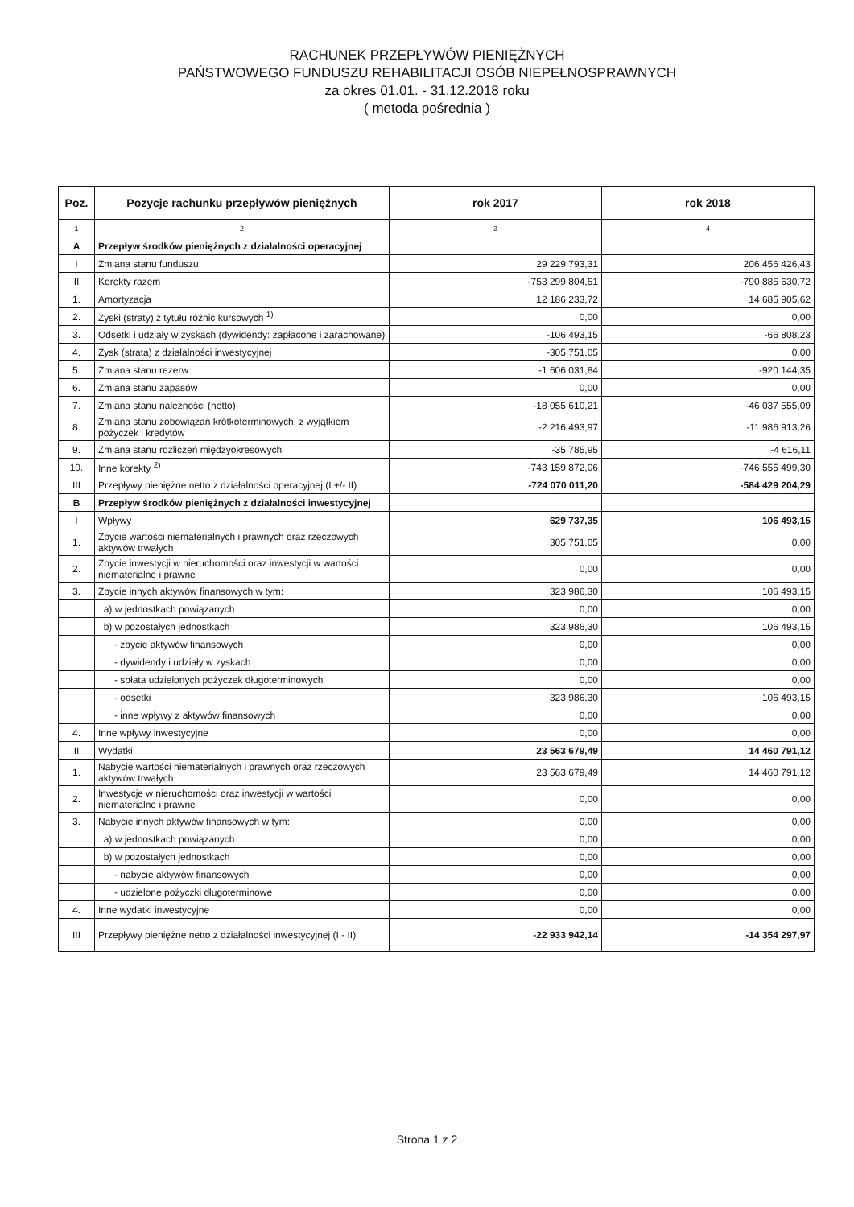RACHUNEK PRZEPŁYWÓW PIENIĘŻNYCH
PAŃSTWOWEGO FUNDUSZU REHABILITACJI OSÓB NIEPEŁNOSPRAWNYCH
za okres 01.01. - 31.12.2018 roku
( metoda pośrednia )
| Poz. | Pozycje rachunku przepływów pieniężnych | rok 2017 | rok 2018 |
| --- | --- | --- | --- |
| 1 | 2 | 3 | 4 |
| A | Przepływ środków pieniężnych z działalności operacyjnej | | |
| I | Zmiana stanu funduszu | 29 229 793,31 | 206 456 426,43 |
| II | Korekty razem | -753 299 804,51 | -790 885 630,72 |
| 1. | Amortyzacja | 12 186 233,72 | 14 685 905,62 |
| 2. | Zyski (straty) z tytułu różnic kursowych <sup>1)</sup> | 0,00 | 0,00 |
| 3. | Odsetki i udziały w zyskach (dywidendy: zapłacone i zarachowane) | -106 493,15 | -66 808,23 |
| 4. | Zysk (strata) z działalności inwestycyjnej | -305 751,05 | 0,00 |
| 5. | Zmiana stanu rezerw | -1 606 031,84 | -920 144,35 |
| 6. | Zmiana stanu zapasów | 0,00 | 0,00 |
| 7. | Zmiana stanu należności (netto) | -18 055 610,21 | -46 037 555,09 |
| 8. | Zmiana stanu zobowiązań krótkoterminowych, z wyjątkiem pożyczek i kredytów | -2 216 493,97 | -11 986 913,26 |
| 9. | Zmiana stanu rozliczeń międzyokresowych | -35 785,95 | -4 616,11 |
| 10. | Inne korekty <sup>2)</sup> | -743 159 872,06 | -746 555 499,30 |
| III | Przepływy pieniężne netto z działalności operacyjnej (I +/- II) | -724 070 011,20 | -584 429 204,29 |
| B | Przepływ środków pieniężnych z działalności inwestycyjnej | | |
| I | Wpływy | 629 737,35 | 106 493,15 |
| 1. | Zbycie wartości niematerialnych i prawnych oraz rzeczowych aktywów trwałych | 305 751,05 | 0,00 |
| 2. | Zbycie inwestycji w nieruchomości oraz inwestycji w wartości niematerialne i prawne | 0,00 | 0,00 |
| 3. | Zbycie innych aktywów finansowych w tym: | 323 986,30 | 106 493,15 |
| | a) w jednostkach powiązanych | 0,00 | 0,00 |
| | b) w pozostałych jednostkach | 323 986,30 | 106 493,15 |
| | - zbycie aktywów finansowych | 0,00 | 0,00 |
| | - dywidendy i udziały w zyskach | 0,00 | 0,00 |
| | - spłata udzielonych pożyczek długoterminowych | 0,00 | 0,00 |
| | - odsetki | 323 986,30 | 106 493,15 |
| | - inne wpływy z aktywów finansowych | 0,00 | 0,00 |
| 4. | Inne wpływy inwestycyjne | 0,00 | 0,00 |
| II | Wydatki | 23 563 679,49 | 14 460 791,12 |
| 1. | Nabycie wartości niematerialnych i prawnych oraz rzeczowych aktywów trwałych | 23 563 679,49 | 14 460 791,12 |
| 2. | Inwestycje w nieruchomości oraz inwestycji w wartości niematerialne i prawne | 0,00 | 0,00 |
| 3. | Nabycie innych aktywów finansowych w tym: | 0,00 | 0,00 |
| | a) w jednostkach powiązanych | 0,00 | 0,00 |
| | b) w pozostałych jednostkach | 0,00 | 0,00 |
| | - nabycie aktywów finansowych | 0,00 | 0,00 |
| | - udzielone pożyczki długoterminowe | 0,00 | 0,00 |
| 4. | Inne wydatki inwestycyjne | 0,00 | 0,00 |
| III | Przepływy pieniężne netto z działalności inwestycyjnej (I - II) | -22 933 942,14 | -14 354 297,97 |
Strona 1 z 2